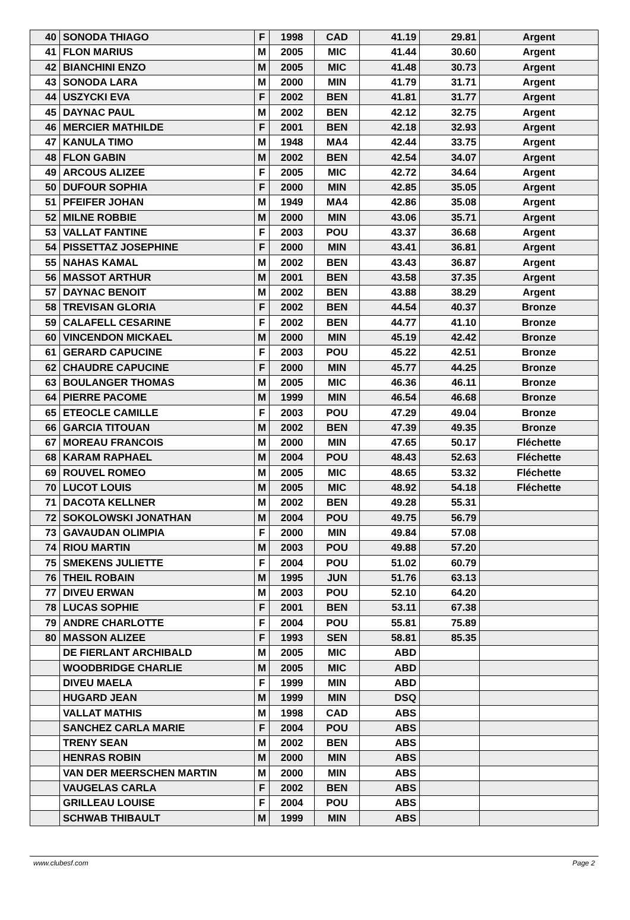| 40 | SONODA THIAGO | F | 1998 | CAD | 41.19 | 29.81 | Argent |
| 41 | FLON MARIUS | M | 2005 | MIC | 41.44 | 30.60 | Argent |
| 42 | BIANCHINI ENZO | M | 2005 | MIC | 41.48 | 30.73 | Argent |
| 43 | SONODA LARA | M | 2000 | MIN | 41.79 | 31.71 | Argent |
| 44 | USZYCKI EVA | F | 2002 | BEN | 41.81 | 31.77 | Argent |
| 45 | DAYNAC PAUL | M | 2002 | BEN | 42.12 | 32.75 | Argent |
| 46 | MERCIER MATHILDE | F | 2001 | BEN | 42.18 | 32.93 | Argent |
| 47 | KANULA TIMO | M | 1948 | MA4 | 42.44 | 33.75 | Argent |
| 48 | FLON GABIN | M | 2002 | BEN | 42.54 | 34.07 | Argent |
| 49 | ARCOUS ALIZEE | F | 2005 | MIC | 42.72 | 34.64 | Argent |
| 50 | DUFOUR SOPHIA | F | 2000 | MIN | 42.85 | 35.05 | Argent |
| 51 | PFEIFER JOHAN | M | 1949 | MA4 | 42.86 | 35.08 | Argent |
| 52 | MILNE ROBBIE | M | 2000 | MIN | 43.06 | 35.71 | Argent |
| 53 | VALLAT FANTINE | F | 2003 | POU | 43.37 | 36.68 | Argent |
| 54 | PISSETTAZ JOSEPHINE | F | 2000 | MIN | 43.41 | 36.81 | Argent |
| 55 | NAHAS KAMAL | M | 2002 | BEN | 43.43 | 36.87 | Argent |
| 56 | MASSOT ARTHUR | M | 2001 | BEN | 43.58 | 37.35 | Argent |
| 57 | DAYNAC BENOIT | M | 2002 | BEN | 43.88 | 38.29 | Argent |
| 58 | TREVISAN GLORIA | F | 2002 | BEN | 44.54 | 40.37 | Bronze |
| 59 | CALAFELL CESARINE | F | 2002 | BEN | 44.77 | 41.10 | Bronze |
| 60 | VINCENDON MICKAEL | M | 2000 | MIN | 45.19 | 42.42 | Bronze |
| 61 | GERARD CAPUCINE | F | 2003 | POU | 45.22 | 42.51 | Bronze |
| 62 | CHAUDRE CAPUCINE | F | 2000 | MIN | 45.77 | 44.25 | Bronze |
| 63 | BOULANGER THOMAS | M | 2005 | MIC | 46.36 | 46.11 | Bronze |
| 64 | PIERRE PACOME | M | 1999 | MIN | 46.54 | 46.68 | Bronze |
| 65 | ETEOCLE CAMILLE | F | 2003 | POU | 47.29 | 49.04 | Bronze |
| 66 | GARCIA TITOUAN | M | 2002 | BEN | 47.39 | 49.35 | Bronze |
| 67 | MOREAU FRANCOIS | M | 2000 | MIN | 47.65 | 50.17 | Fléchette |
| 68 | KARAM RAPHAEL | M | 2004 | POU | 48.43 | 52.63 | Fléchette |
| 69 | ROUVEL ROMEO | M | 2005 | MIC | 48.65 | 53.32 | Fléchette |
| 70 | LUCOT LOUIS | M | 2005 | MIC | 48.92 | 54.18 | Fléchette |
| 71 | DACOTA KELLNER | M | 2002 | BEN | 49.28 | 55.31 | |
| 72 | SOKOLOWSKI JONATHAN | M | 2004 | POU | 49.75 | 56.79 | |
| 73 | GAVAUDAN OLIMPIA | F | 2000 | MIN | 49.84 | 57.08 | |
| 74 | RIOU MARTIN | M | 2003 | POU | 49.88 | 57.20 | |
| 75 | SMEKENS JULIETTE | F | 2004 | POU | 51.02 | 60.79 | |
| 76 | THEIL ROBAIN | M | 1995 | JUN | 51.76 | 63.13 | |
| 77 | DIVEU ERWAN | M | 2003 | POU | 52.10 | 64.20 | |
| 78 | LUCAS SOPHIE | F | 2001 | BEN | 53.11 | 67.38 | |
| 79 | ANDRE CHARLOTTE | F | 2004 | POU | 55.81 | 75.89 | |
| 80 | MASSON ALIZEE | F | 1993 | SEN | 58.81 | 85.35 | |
| | DE FIERLANT ARCHIBALD | M | 2005 | MIC | ABD | | |
| | WOODBRIDGE CHARLIE | M | 2005 | MIC | ABD | | |
| | DIVEU MAELA | F | 1999 | MIN | ABD | | |
| | HUGARD JEAN | M | 1999 | MIN | DSQ | | |
| | VALLAT MATHIS | M | 1998 | CAD | ABS | | |
| | SANCHEZ CARLA MARIE | F | 2004 | POU | ABS | | |
| | TRENY SEAN | M | 2002 | BEN | ABS | | |
| | HENRAS ROBIN | M | 2000 | MIN | ABS | | |
| | VAN DER MEERSCHEN MARTIN | M | 2000 | MIN | ABS | | |
| | VAUGELAS CARLA | F | 2002 | BEN | ABS | | |
| | GRILLEAU LOUISE | F | 2004 | POU | ABS | | |
| | SCHWAB THIBAULT | M | 1999 | MIN | ABS | | |
www.clubesf.com Page 2